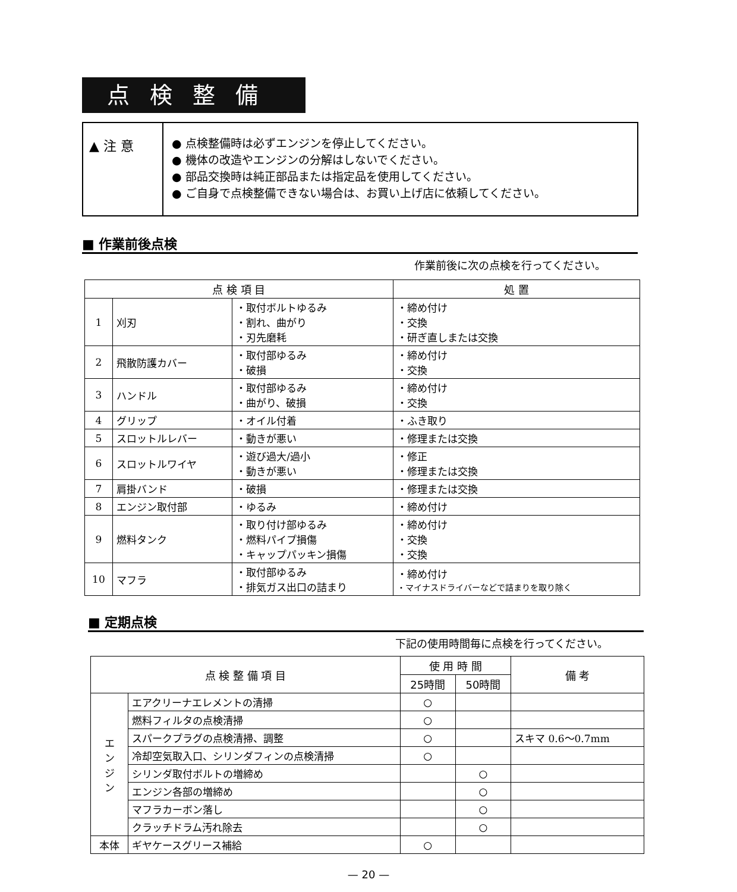点検整備
▲ 注 意
● 点検整備時は必ずエンジンを停止してください。
● 機体の改造やエンジンの分解はしないでください。
● 部品交換時は純正部品または指定品を使用してください。
● ご自身で点検整備できない場合は、お買い上げ店に依頼してください。
■ 作業前後点検
作業前後に次の点検を行ってください。
| 点 検 項 目 | | | 処 置 |
| --- | --- | --- | --- |
| 1 | 刈刃 | ・取付ボルトゆるみ ・割れ、曲がり ・刃先磨耗 | ・締め付け ・交換 ・研ぎ直しまたは交換 |
| 2 | 飛散防護カバー | ・取付部ゆるみ ・破損 | ・締め付け ・交換 |
| 3 | ハンドル | ・取付部ゆるみ ・曲がり、破損 | ・締め付け ・交換 |
| 4 | グリップ | ・オイル付着 | ・ふき取り |
| 5 | スロットルレバー | ・動きが悪い | ・修理または交換 |
| 6 | スロットルワイヤ | ・遊び過大/過小 ・動きが悪い | ・修正 ・修理または交換 |
| 7 | 肩掛バンド | ・破損 | ・修理または交換 |
| 8 | エンジン取付部 | ・ゆるみ | ・締め付け |
| 9 | 燃料タンク | ・取り付け部ゆるみ ・燃料パイプ損傷 ・キャップパッキン損傷 | ・締め付け ・交換 ・交換 |
| 10 | マフラ | ・取付部ゆるみ ・排気ガス出口の詰まり | ・締め付け ・マイナスドライバーなどで詰まりを取り除く |
■ 定期点検
下記の使用時間毎に点検を行ってください。
| 点 検 整 備 項 目 | | 使 用 時 間 | | 備 考 |
| --- | --- | --- | --- | --- |
| | | 25時間 | 50時間 | |
| エ ン ジ ン | エアクリーナエレメントの清掃 | ○ | | |
| | 燃料フィルタの点検清掃 | ○ | | |
| | スパークプラグの点検清掃、調整 | ○ | | スキマ 0.6〜0.7mm |
| | 冷却空気取入口、シリンダフィンの点検清掃 | ○ | | |
| | シリンダ取付ボルトの増締め | | ○ | |
| | エンジン各部の増締め | | ○ | |
| | マフラカーボン落し | | ○ | |
| | クラッチドラム汚れ除去 | | ○ | |
| 本体 | ギヤケースグリース補給 | ○ | | |
— 20 —